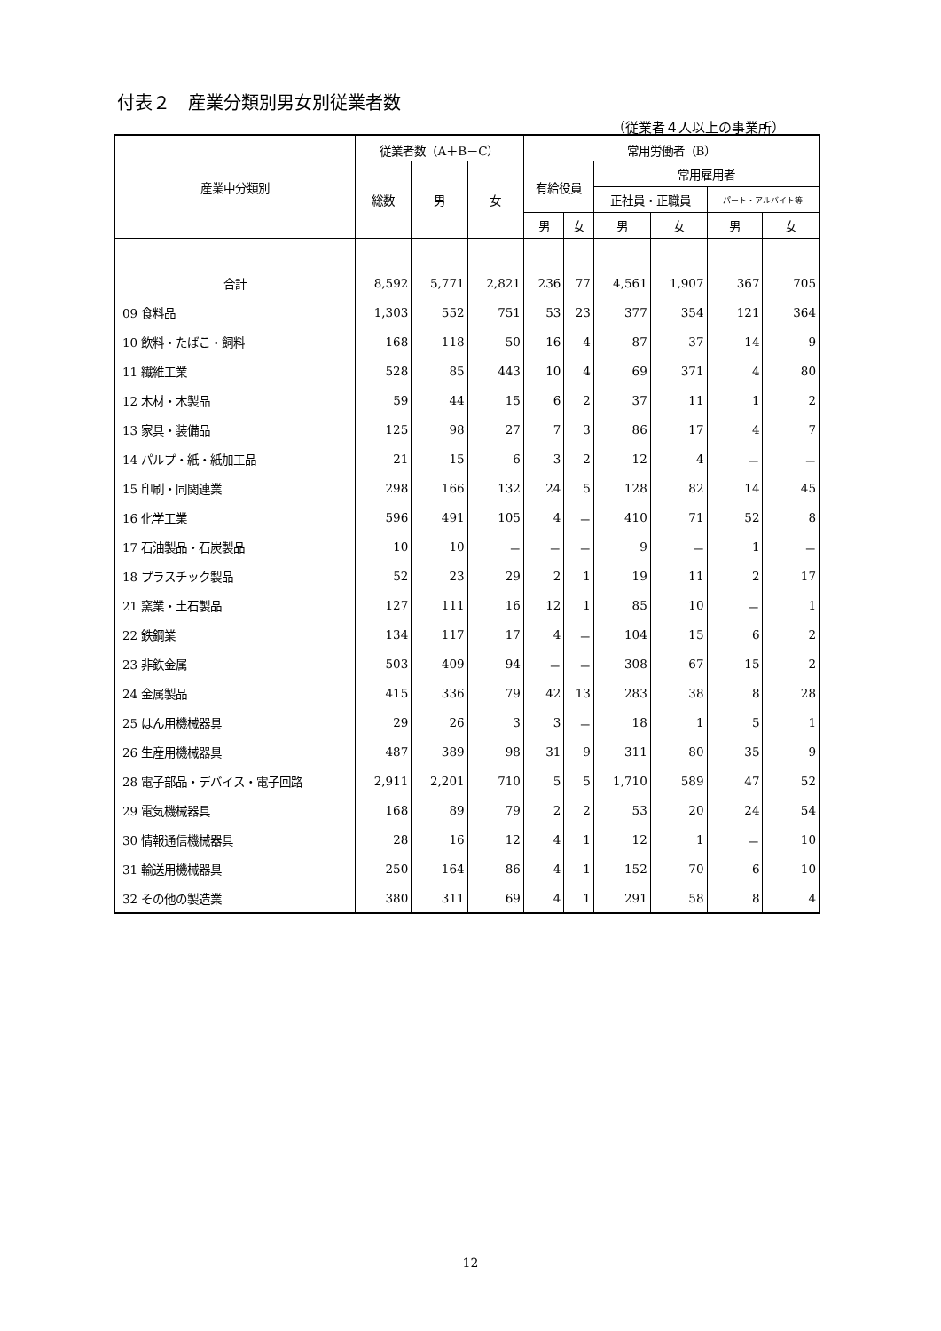付表２　産業分類別男女別従業者数
（従業者４人以上の事業所）
| 産業中分類別 | 従業者数（A＋B－C） | | | 常用労働者（B） | | | | | |
| --- | --- | --- | --- | --- | --- | --- | --- | --- | --- |
| | 総数 | 男 | 女 | 有給役員 | | 常用雇用者 | | | |
| | | | | | | 正社員・正職員 | | パート・アルバイト等 | |
| | | | | 男 | 女 | 男 | 女 | 男 | 女 |
| 合計 | 8,592 | 5,771 | 2,821 | 236 | 77 | 4,561 | 1,907 | 367 | 705 |
| 09 食料品 | 1,303 | 552 | 751 | 53 | 23 | 377 | 354 | 121 | 364 |
| 10 飲料・たばこ・飼料 | 168 | 118 | 50 | 16 | 4 | 87 | 37 | 14 | 9 |
| 11 繊維工業 | 528 | 85 | 443 | 10 | 4 | 69 | 371 | 4 | 80 |
| 12 木材・木製品 | 59 | 44 | 15 | 6 | 2 | 37 | 11 | 1 | 2 |
| 13 家具・装備品 | 125 | 98 | 27 | 7 | 3 | 86 | 17 | 4 | 7 |
| 14 パルプ・紙・紙加工品 | 21 | 15 | 6 | 3 | 2 | 12 | 4 | － | － |
| 15 印刷・同関連業 | 298 | 166 | 132 | 24 | 5 | 128 | 82 | 14 | 45 |
| 16 化学工業 | 596 | 491 | 105 | 4 | － | 410 | 71 | 52 | 8 |
| 17 石油製品・石炭製品 | 10 | 10 | － | － | － | 9 | － | 1 | － |
| 18 プラスチック製品 | 52 | 23 | 29 | 2 | 1 | 19 | 11 | 2 | 17 |
| 21 窯業・土石製品 | 127 | 111 | 16 | 12 | 1 | 85 | 10 | － | 1 |
| 22 鉄鋼業 | 134 | 117 | 17 | 4 | － | 104 | 15 | 6 | 2 |
| 23 非鉄金属 | 503 | 409 | 94 | － | － | 308 | 67 | 15 | 2 |
| 24 金属製品 | 415 | 336 | 79 | 42 | 13 | 283 | 38 | 8 | 28 |
| 25 はん用機械器具 | 29 | 26 | 3 | 3 | － | 18 | 1 | 5 | 1 |
| 26 生産用機械器具 | 487 | 389 | 98 | 31 | 9 | 311 | 80 | 35 | 9 |
| 28 電子部品・デバイス・電子回路 | 2,911 | 2,201 | 710 | 5 | 5 | 1,710 | 589 | 47 | 52 |
| 29 電気機械器具 | 168 | 89 | 79 | 2 | 2 | 53 | 20 | 24 | 54 |
| 30 情報通信機械器具 | 28 | 16 | 12 | 4 | 1 | 12 | 1 | － | 10 |
| 31 輸送用機械器具 | 250 | 164 | 86 | 4 | 1 | 152 | 70 | 6 | 10 |
| 32 その他の製造業 | 380 | 311 | 69 | 4 | 1 | 291 | 58 | 8 | 4 |
12